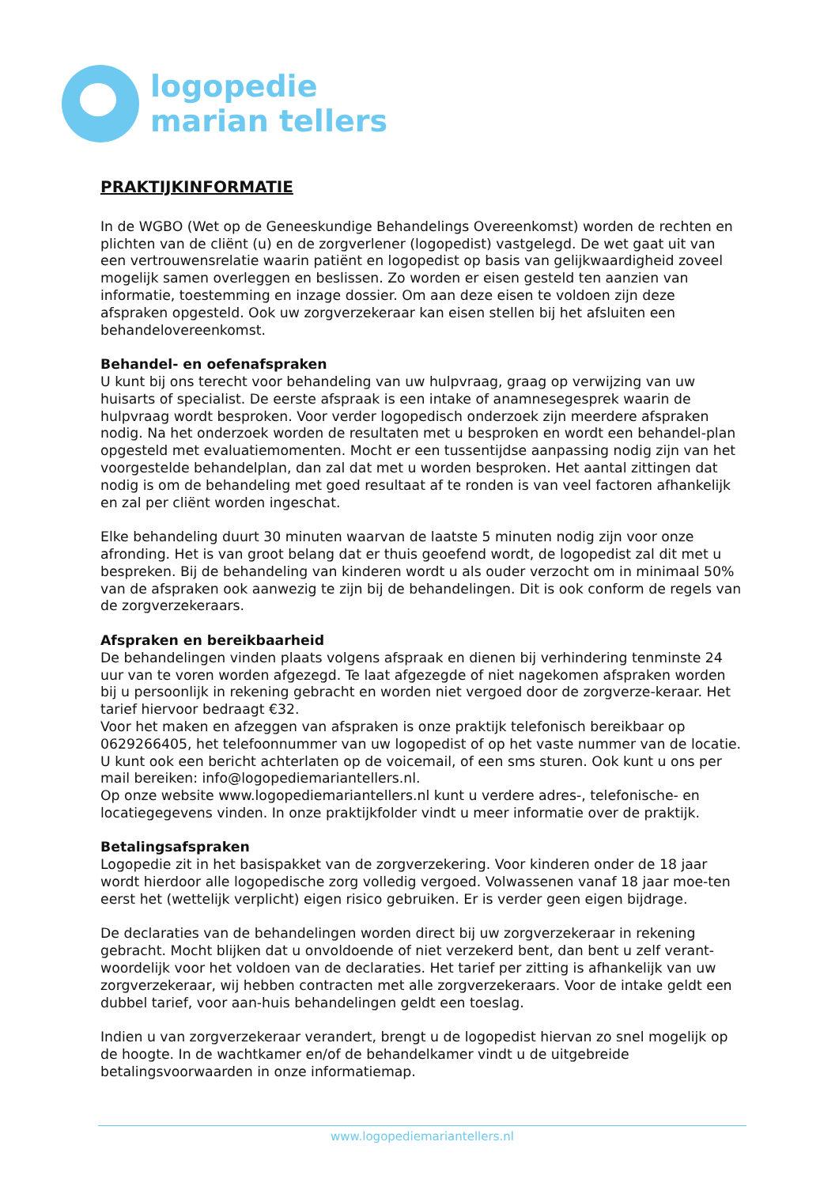logopedie
marian tellers
PRAKTIJKINFORMATIE
In de WGBO (Wet op de Geneeskundige Behandelings Overeenkomst) worden de rechten en plichten van de cliënt (u) en de zorgverlener (logopedist) vastgelegd. De wet gaat uit van een vertrouwensrelatie waarin patiënt en logopedist op basis van gelijkwaardigheid zoveel mogelijk samen overleggen en beslissen. Zo worden er eisen gesteld ten aanzien van informatie, toestemming en inzage dossier. Om aan deze eisen te voldoen zijn deze afspraken opgesteld. Ook uw zorgverzekeraar kan eisen stellen bij het afsluiten een behandelovereenkomst.
Behandel- en oefenafspraken
U kunt bij ons terecht voor behandeling van uw hulpvraag, graag op verwijzing van uw huisarts of specialist. De eerste afspraak is een intake of anamnesegesprek waarin de hulpvraag wordt besproken. Voor verder logopedisch onderzoek zijn meerdere afspraken nodig. Na het onderzoek worden de resultaten met u besproken en wordt een behandel-plan opgesteld met evaluatiemomenten. Mocht er een tussentijdse aanpassing nodig zijn van het voorgestelde behandelplan, dan zal dat met u worden besproken. Het aantal zittingen dat nodig is om de behandeling met goed resultaat af te ronden is van veel factoren afhankelijk en zal per cliënt worden ingeschat.
Elke behandeling duurt 30 minuten waarvan de laatste 5 minuten nodig zijn voor onze afronding. Het is van groot belang dat er thuis geoefend wordt, de logopedist zal dit met u bespreken. Bij de behandeling van kinderen wordt u als ouder verzocht om in minimaal 50% van de afspraken ook aanwezig te zijn bij de behandelingen. Dit is ook conform de regels van de zorgverzekeraars.
Afspraken en bereikbaarheid
De behandelingen vinden plaats volgens afspraak en dienen bij verhindering tenminste 24 uur van te voren worden afgezegd. Te laat afgezegde of niet nagekomen afspraken worden bij u persoonlijk in rekening gebracht en worden niet vergoed door de zorgverze-keraar. Het tarief hiervoor bedraagt €32.
Voor het maken en afzeggen van afspraken is onze praktijk telefonisch bereikbaar op 0629266405, het telefoonnummer van uw logopedist of op het vaste nummer van de locatie. U kunt ook een bericht achterlaten op de voicemail, of een sms sturen. Ook kunt u ons per mail bereiken: info@logopediemariantellers.nl.
Op onze website www.logopediemariantellers.nl kunt u verdere adres-, telefonische- en locatiegegevens vinden. In onze praktijkfolder vindt u meer informatie over de praktijk.
Betalingsafspraken
Logopedie zit in het basispakket van de zorgverzekering. Voor kinderen onder de 18 jaar wordt hierdoor alle logopedische zorg volledig vergoed. Volwassenen vanaf 18 jaar moe-ten eerst het (wettelijk verplicht) eigen risico gebruiken. Er is verder geen eigen bijdrage.
De declaraties van de behandelingen worden direct bij uw zorgverzekeraar in rekening gebracht. Mocht blijken dat u onvoldoende of niet verzekerd bent, dan bent u zelf verant-woordelijk voor het voldoen van de declaraties. Het tarief per zitting is afhankelijk van uw zorgverzekeraar, wij hebben contracten met alle zorgverzekeraars. Voor de intake geldt een dubbel tarief, voor aan-huis behandelingen geldt een toeslag.
Indien u van zorgverzekeraar verandert, brengt u de logopedist hiervan zo snel mogelijk op de hoogte. In de wachtkamer en/of de behandelkamer vindt u de uitgebreide betalingsvoorwaarden in onze informatiemap.
www.logopediemariantellers.nl